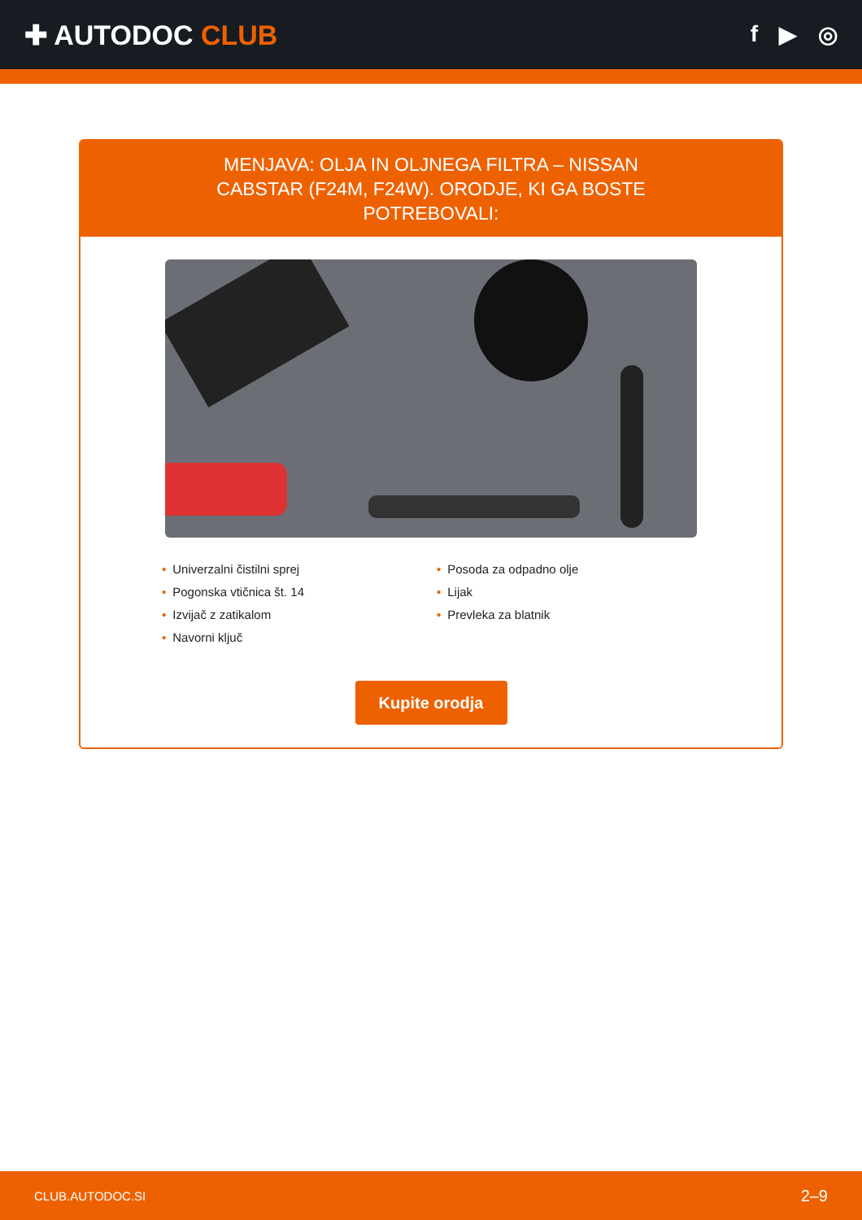✚ AUTODOC CLUB
f ▶ ◎
MENJAVA: OLJA IN OLJNEGA FILTRA – NISSAN CABSTAR (F24M, F24W). ORODJE, KI GA BOSTE POTREBOVALI:
• Univerzalni čistilni sprej
• Pogonska vtičnica št. 14
• Izvijač z zatikalom
• Navorni ključ
• Posoda za odpadno olje
• Lijak
• Prevleka za blatnik
Kupite orodja
CLUB.AUTODOC.SI 2–9